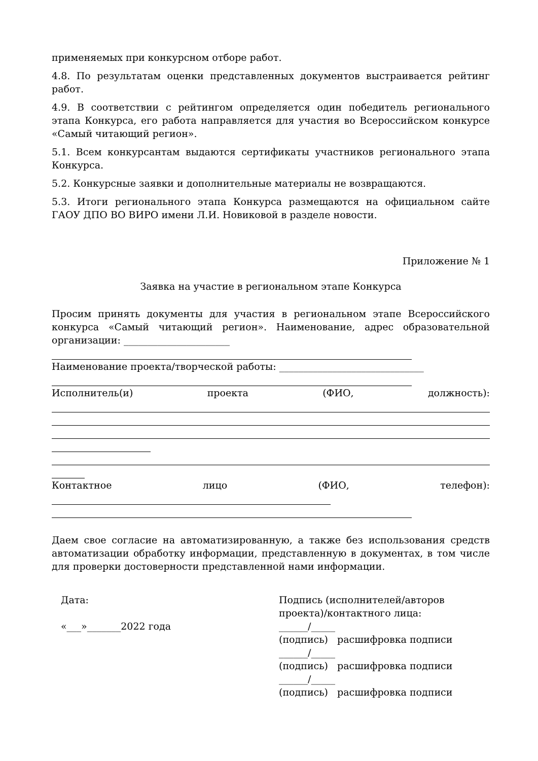применяемых при конкурсном отборе работ.
4.8. По результатам оценки представленных документов выстраивается рейтинг работ.
4.9. В соответствии с рейтингом определяется один победитель регионального этапа Конкурса, его работа направляется для участия во Всероссийском конкурсе «Самый читающий регион».
5.1. Всем конкурсантам выдаются сертификаты участников регионального этапа Конкурса.
5.2. Конкурсные заявки и дополнительные материалы не возвращаются.
5.3. Итоги регионального этапа Конкурса размещаются на официальном сайте ГАОУ ДПО ВО ВИРО имени Л.И. Новиковой в разделе новости.
Приложение № 1
Заявка на участие в региональном этапе Конкурса
Просим принять документы для участия в региональном этапе Всероссийского конкурса «Самый читающий регион». Наименование, адрес образовательной организации: ______________________
Наименование проекта/творческой работы: ______________________________
Исполнитель(и) проекта (ФИО, должность):
Контактное лицо (ФИО, телефон):
Даем свое согласие на автоматизированную, а также без использования средств автоматизации обработку информации, представленную в документах, в том числе для проверки достоверности представленной нами информации.
Дата:
«___»_______2022 года
Подпись (исполнителей/авторов проекта)/контактного лица:
______/_____
(подпись) расшифровка подписи
______/_____
(подпись) расшифровка подписи
______/_____
(подпись) расшифровка подписи